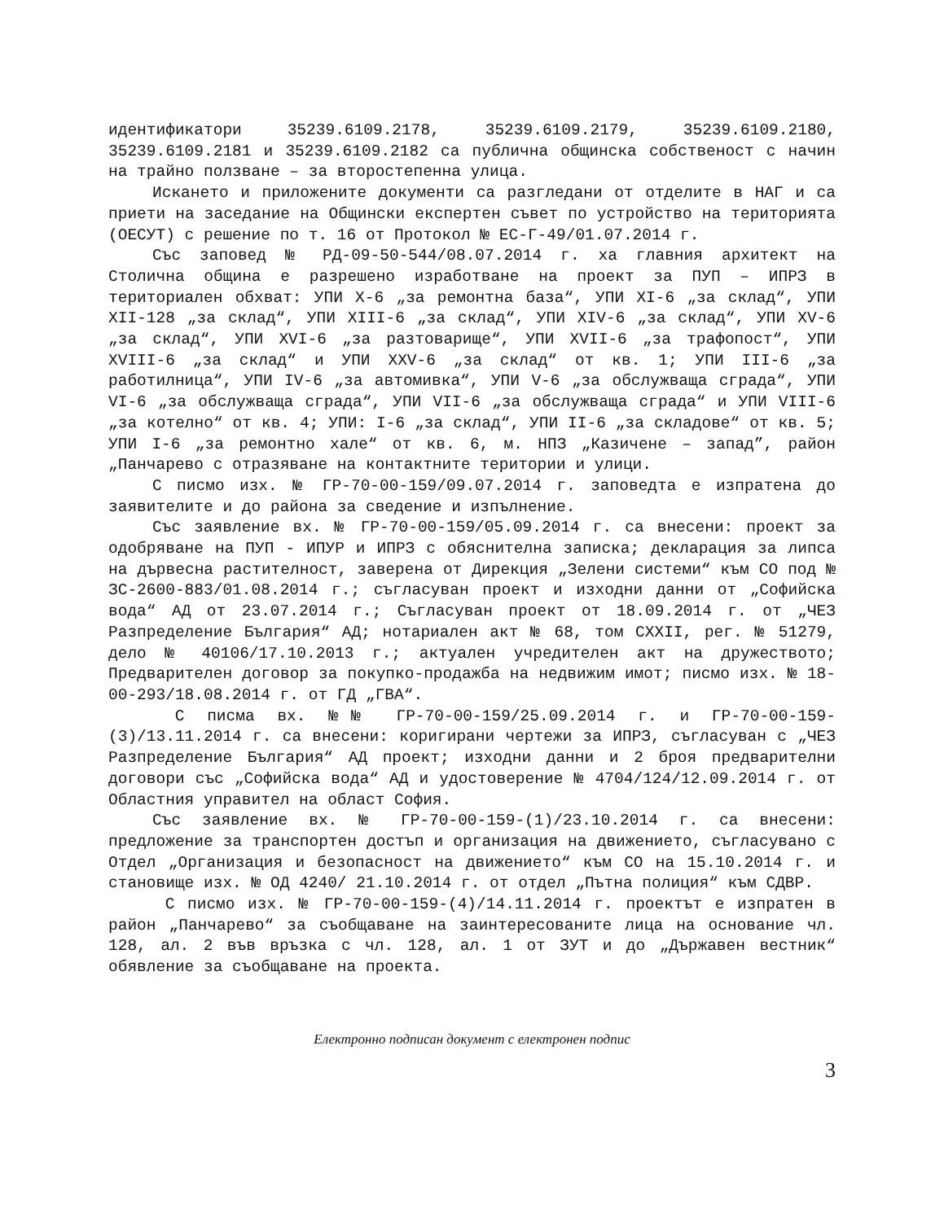идентификатори 35239.6109.2178, 35239.6109.2179, 35239.6109.2180, 35239.6109.2181 и 35239.6109.2182 са публична общинска собственост с начин на трайно ползване – за второстепенна улица.
Искането и приложените документи са разгледани от отделите в НАГ и са приети на заседание на Общински експертен съвет по устройство на територията (ОЕСУТ) с решение по т. 16 от Протокол № ЕС-Г-49/01.07.2014 г.
Със заповед № РД-09-50-544/08.07.2014 г. ха главния архитект на Столична община е разрешено изработване на проект за ПУП – ИПРЗ в териториален обхват: УПИ Х-6 „за ремонтна база“, УПИ ХI-6 „за склад“, УПИ ХII-128 „за склад“, УПИ ХIII-6 „за склад“, УПИ ХIV-6 „за склад“, УПИ ХV-6 „за склад“, УПИ ХVI-6 „за разтоварище“, УПИ ХVII-6 „за трафопост“, УПИ ХVIII-6 „за склад“ и УПИ ХХV-6 „за склад“ от кв. 1; УПИ III-6 „за работилница“, УПИ IV-6 „за автомивка“, УПИ V-6 „за обслужваща сграда“, УПИ VI-6 „за обслужваща сграда“, УПИ VII-6 „за обслужваща сграда“ и УПИ VIII-6 „за котелно“ от кв. 4; УПИ: I-6 „за склад“, УПИ II-6 „за складове“ от кв. 5; УПИ I-6 „за ремонтно хале“ от кв. 6, м. НПЗ „Казичене – запад”, район „Панчарево с отразяване на контактните територии и улици.
С писмо изх. № ГР-70-00-159/09.07.2014 г. заповедта е изпратена до заявителите и до района за сведение и изпълнение.
Със заявление вх. № ГР-70-00-159/05.09.2014 г. са внесени: проект за одобряване на ПУП - ИПУР и ИПРЗ с обяснителна записка; декларация за липса на дървесна растителност, заверена от Дирекция „Зелени системи“ към СО под № ЗС-2600-883/01.08.2014 г.; съгласуван проект и изходни данни от „Софийска вода“ АД от 23.07.2014 г.; Съгласуван проект от 18.09.2014 г. от „ЧЕЗ Разпределение България“ АД; нотариален акт № 68, том СХХII, рег. № 51279, дело № 40106/17.10.2013 г.; актуален учредителен акт на дружеството; Предварителен договор за покупко-продажба на недвижим имот; писмо изх. № 18-00-293/18.08.2014 г. от ГД „ГВА“.
С писма вх. №№ ГР-70-00-159/25.09.2014 г. и ГР-70-00-159-(3)/13.11.2014 г. са внесени: коригирани чертежи за ИПРЗ, съгласуван с „ЧЕЗ Разпределение България“ АД проект; изходни данни и 2 броя предварителни договори със „Софийска вода“ АД и удостоверение № 4704/124/12.09.2014 г. от Областния управител на област София.
Със заявление вх. № ГР-70-00-159-(1)/23.10.2014 г. са внесени: предложение за транспортен достъп и организация на движението, съгласувано с Отдел „Организация и безопасност на движението“ към СО на 15.10.2014 г. и становище изх. № ОД 4240/ 21.10.2014 г. от отдел „Пътна полиция“ към СДВР.
С писмо изх. № ГР-70-00-159-(4)/14.11.2014 г. проектът е изпратен в район „Панчарево“ за съобщаване на заинтересованите лица на основание чл. 128, ал. 2 във връзка с чл. 128, ал. 1 от ЗУТ и до „Държавен вестник“ обявление за съобщаване на проекта.
Електронно подписан документ с електронен подпис
3